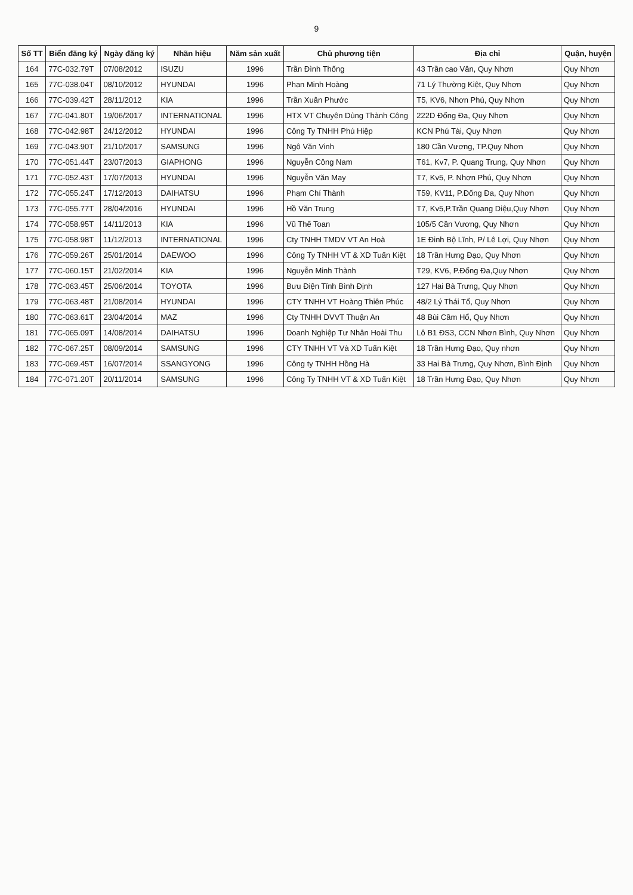9
| Số TT | Biển đăng ký | Ngày đăng ký | Nhãn hiệu | Năm sản xuất | Chủ phương tiện | Địa chỉ | Quận, huyện |
| --- | --- | --- | --- | --- | --- | --- | --- |
| 164 | 77C-032.79T | 07/08/2012 | ISUZU | 1996 | Trần Đình Thống | 43 Trần cao Vân, Quy Nhơn | Quy Nhơn |
| 165 | 77C-038.04T | 08/10/2012 | HYUNDAI | 1996 | Phan Minh Hoàng | 71 Lý Thường Kiệt, Quy Nhơn | Quy Nhơn |
| 166 | 77C-039.42T | 28/11/2012 | KIA | 1996 | Trần Xuân Phước | T5, KV6, Nhơn Phú, Quy Nhơn | Quy Nhơn |
| 167 | 77C-041.80T | 19/06/2017 | INTERNATIONAL | 1996 | HTX VT Chuyên Dùng Thành Công | 222D Đống Đa, Quy Nhơn | Quy Nhơn |
| 168 | 77C-042.98T | 24/12/2012 | HYUNDAI | 1996 | Công Ty TNHH Phú Hiệp | KCN Phú Tài, Quy Nhơn | Quy Nhơn |
| 169 | 77C-043.90T | 21/10/2017 | SAMSUNG | 1996 | Ngô Văn Vinh | 180 Cần Vương, TP.Quy Nhơn | Quy Nhơn |
| 170 | 77C-051.44T | 23/07/2013 | GIAPHONG | 1996 | Nguyễn Công Nam | T61, Kv7, P. Quang Trung, Quy Nhơn | Quy Nhơn |
| 171 | 77C-052.43T | 17/07/2013 | HYUNDAI | 1996 | Nguyễn Văn May | T7, Kv5, P. Nhơn Phú, Quy Nhơn | Quy Nhơn |
| 172 | 77C-055.24T | 17/12/2013 | DAIHATSU | 1996 | Phạm Chí Thành | T59, KV11, P.Đống Đa, Quy Nhơn | Quy Nhơn |
| 173 | 77C-055.77T | 28/04/2016 | HYUNDAI | 1996 | Hồ Văn Trung | T7, Kv5,P.Trần Quang Diệu,Quy Nhơn | Quy Nhơn |
| 174 | 77C-058.95T | 14/11/2013 | KIA | 1996 | Vũ Thế Toan | 105/5 Cần Vương, Quy Nhơn | Quy Nhơn |
| 175 | 77C-058.98T | 11/12/2013 | INTERNATIONAL | 1996 | Cty TNHH TMDV VT An Hoà | 1E Đinh Bộ Lĩnh, P/ Lê Lợi, Quy Nhơn | Quy Nhơn |
| 176 | 77C-059.26T | 25/01/2014 | DAEWOO | 1996 | Công Ty TNHH VT & XD Tuấn Kiệt | 18 Trần Hưng Đạo, Quy Nhơn | Quy Nhơn |
| 177 | 77C-060.15T | 21/02/2014 | KIA | 1996 | Nguyễn Minh Thành | T29, KV6, P.Đống Đa,Quy Nhơn | Quy Nhơn |
| 178 | 77C-063.45T | 25/06/2014 | TOYOTA | 1996 | Bưu Điện Tỉnh Bình Định | 127 Hai Bà Trưng, Quy Nhơn | Quy Nhơn |
| 179 | 77C-063.48T | 21/08/2014 | HYUNDAI | 1996 | CTY TNHH VT Hoàng Thiên Phúc | 48/2 Lý Thái Tổ, Quy Nhơn | Quy Nhơn |
| 180 | 77C-063.61T | 23/04/2014 | MAZ | 1996 | Cty TNHH DVVT Thuận An | 48 Bùi Cầm Hổ, Quy Nhơn | Quy Nhơn |
| 181 | 77C-065.09T | 14/08/2014 | DAIHATSU | 1996 | Doanh Nghiệp Tư Nhân Hoài Thu | Lô B1 ĐS3, CCN Nhơn Bình, Quy Nhơn | Quy Nhơn |
| 182 | 77C-067.25T | 08/09/2014 | SAMSUNG | 1996 | CTY TNHH VT Và XD Tuấn Kiệt | 18 Trần Hưng Đạo, Quy nhơn | Quy Nhơn |
| 183 | 77C-069.45T | 16/07/2014 | SSANGYONG | 1996 | Công ty TNHH Hồng Hà | 33 Hai Bà Trưng, Quy Nhơn, Bình Định | Quy Nhơn |
| 184 | 77C-071.20T | 20/11/2014 | SAMSUNG | 1996 | Công Ty TNHH VT & XD Tuấn Kiệt | 18 Trần Hưng Đạo, Quy Nhơn | Quy Nhơn |